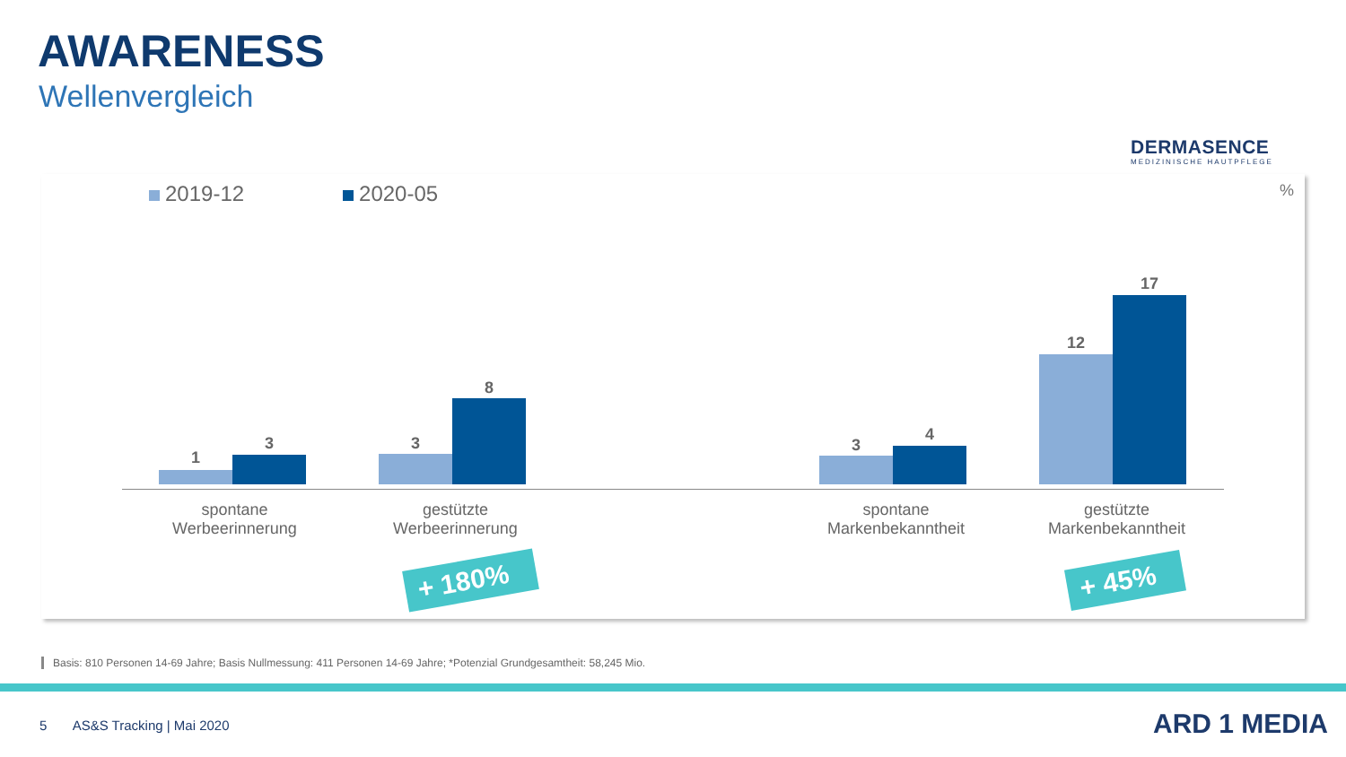AWARENESS
Wellenvergleich
DERMASENCE
MEDIZINISCHE HAUTPFLEGE
2019-12 2020-05 %
1
3 3
8
3
4
12
17
spontane
Werbeerinnerung
gestützte
Werbeerinnerung
spontane
Markenbekanntheit
gestützte
Markenbekanntheit
+ 180% + 45%
Basis: 810 Personen 14-69 Jahre; Basis Nullmessung: 411 Personen 14-69 Jahre; *Potenzial Grundgesamtheit: 58,245 Mio.
5 AS&S Tracking | Mai 2020
ARD 1 MEDIA